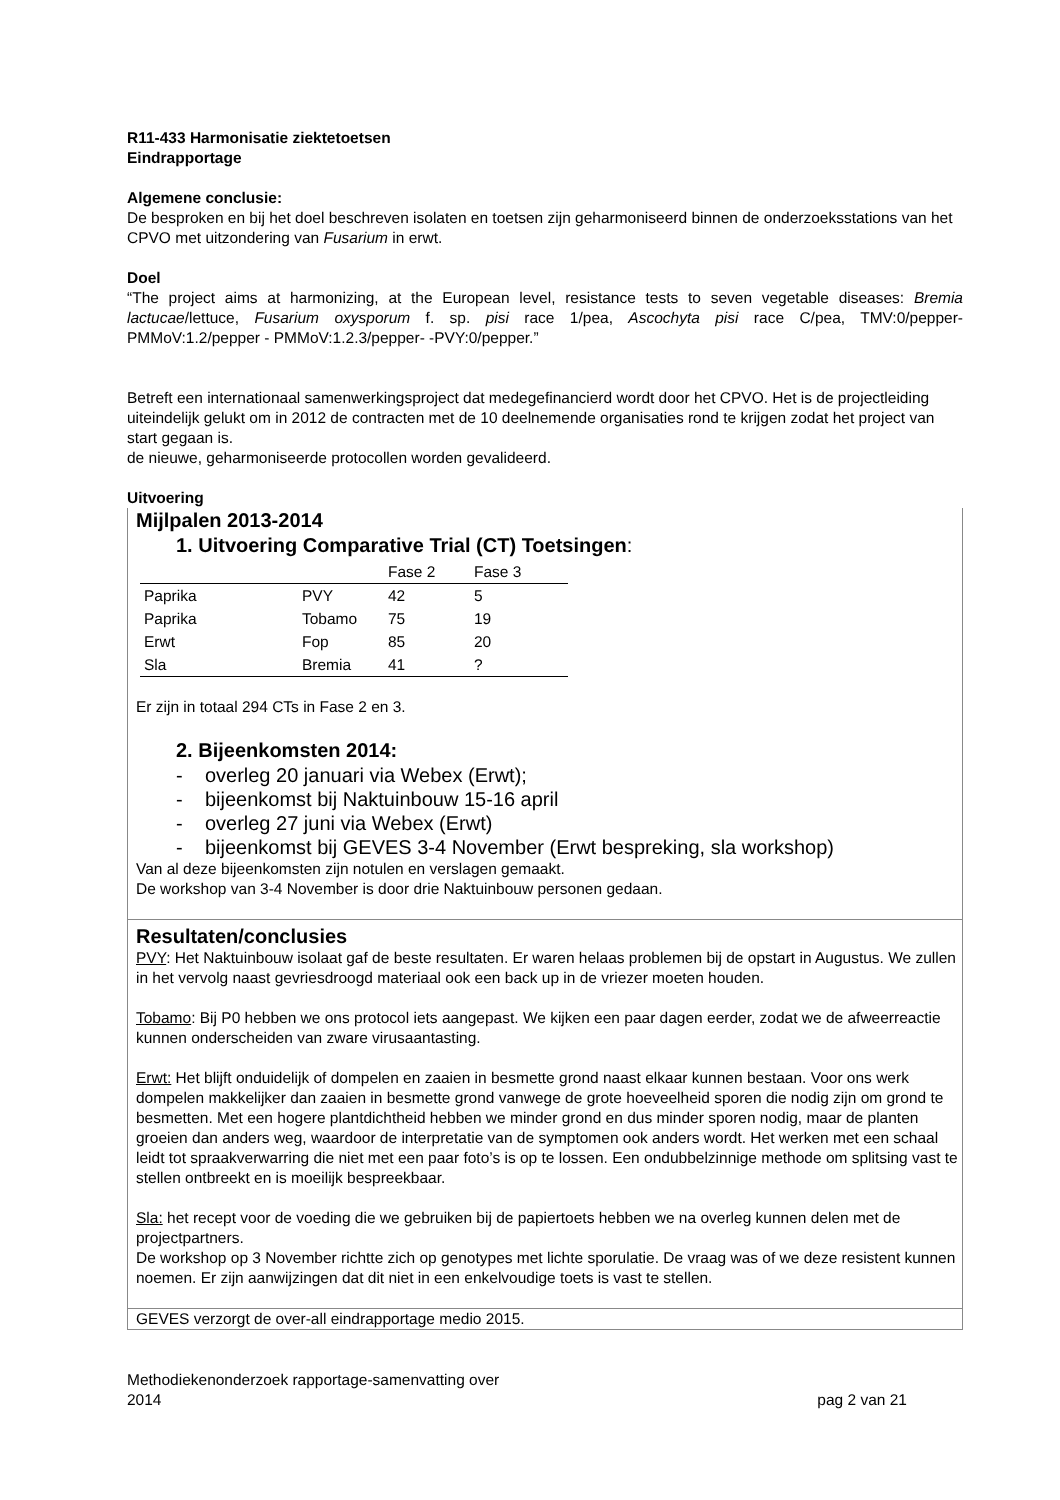R11-433 Harmonisatie ziektetoetsen
Eindrapportage
Algemene conclusie:
De besproken en bij het doel beschreven isolaten en toetsen zijn geharmoniseerd binnen de onderzoeksstations van het CPVO met uitzondering van Fusarium in erwt.
Doel
“The project aims at harmonizing, at the European level, resistance tests to seven vegetable diseases: Bremia lactucae/lettuce, Fusarium oxysporum f. sp. pisi race 1/pea, Ascochyta pisi race C/pea, TMV:0/pepper- PMMoV:1.2/pepper - PMMoV:1.2.3/pepper- -PVY:0/pepper.”
Betreft een internationaal samenwerkingsproject dat medegefinancierd wordt door het CPVO. Het is de projectleiding uiteindelijk gelukt om in 2012 de contracten met de 10 deelnemende organisaties rond te krijgen zodat het project van start gegaan is.
de nieuwe, geharmoniseerde protocollen worden gevalideerd.
Uitvoering
Mijlpalen 2013-2014
1. Uitvoering Comparative Trial (CT) Toetsingen:
| | | Fase 2 | Fase 3 |
| --- | --- | --- | --- |
| Paprika | PVY | 42 | 5 |
| Paprika | Tobamo | 75 | 19 |
| Erwt | Fop | 85 | 20 |
| Sla | Bremia | 41 | ? |
Er zijn in totaal 294 CTs in Fase 2 en 3.
2. Bijeenkomsten 2014:
- overleg 20 januari via Webex (Erwt);
- bijeenkomst bij Naktuinbouw 15-16 april
- overleg 27 juni via Webex (Erwt)
- bijeenkomst bij GEVES 3-4 November (Erwt bespreking, sla workshop)
Van al deze bijeenkomsten zijn notulen en verslagen gemaakt.
De workshop van 3-4 November is door drie Naktuinbouw personen gedaan.
Resultaten/conclusies
PVY: Het Naktuinbouw isolaat gaf de beste resultaten. Er waren helaas problemen bij de opstart in Augustus. We zullen in het vervolg naast gevriesdroogd materiaal ook een back up in de vriezer moeten houden.
Tobamo: Bij P0 hebben we ons protocol iets aangepast. We kijken een paar dagen eerder, zodat we de afweerreactie kunnen onderscheiden van zware virusaantasting.
Erwt: Het blijft onduidelijk of dompelen en zaaien in besmette grond naast elkaar kunnen bestaan. Voor ons werk dompelen makkelijker dan zaaien in besmette grond vanwege de grote hoeveelheid sporen die nodig zijn om grond te besmetten. Met een hogere plantdichtheid hebben we minder grond en dus minder sporen nodig, maar de planten groeien dan anders weg, waardoor de interpretatie van de symptomen ook anders wordt. Het werken met een schaal leidt tot spraakverwarring die niet met een paar foto’s is op te lossen. Een ondubbelzinnige methode om splitsing vast te stellen ontbreekt en is moeilijk bespreekbaar.
Sla: het recept voor de voeding die we gebruiken bij de papiertoets hebben we na overleg kunnen delen met de projectpartners.
De workshop op 3 November richtte zich op genotypes met lichte sporulatie. De vraag was of we deze resistent kunnen noemen. Er zijn aanwijzingen dat dit niet in een enkelvoudige toets is vast te stellen.
GEVES verzorgt de over-all eindrapportage medio 2015.
Methodiekenonderzoek rapportage-samenvatting over
2014
pag 2 van 21